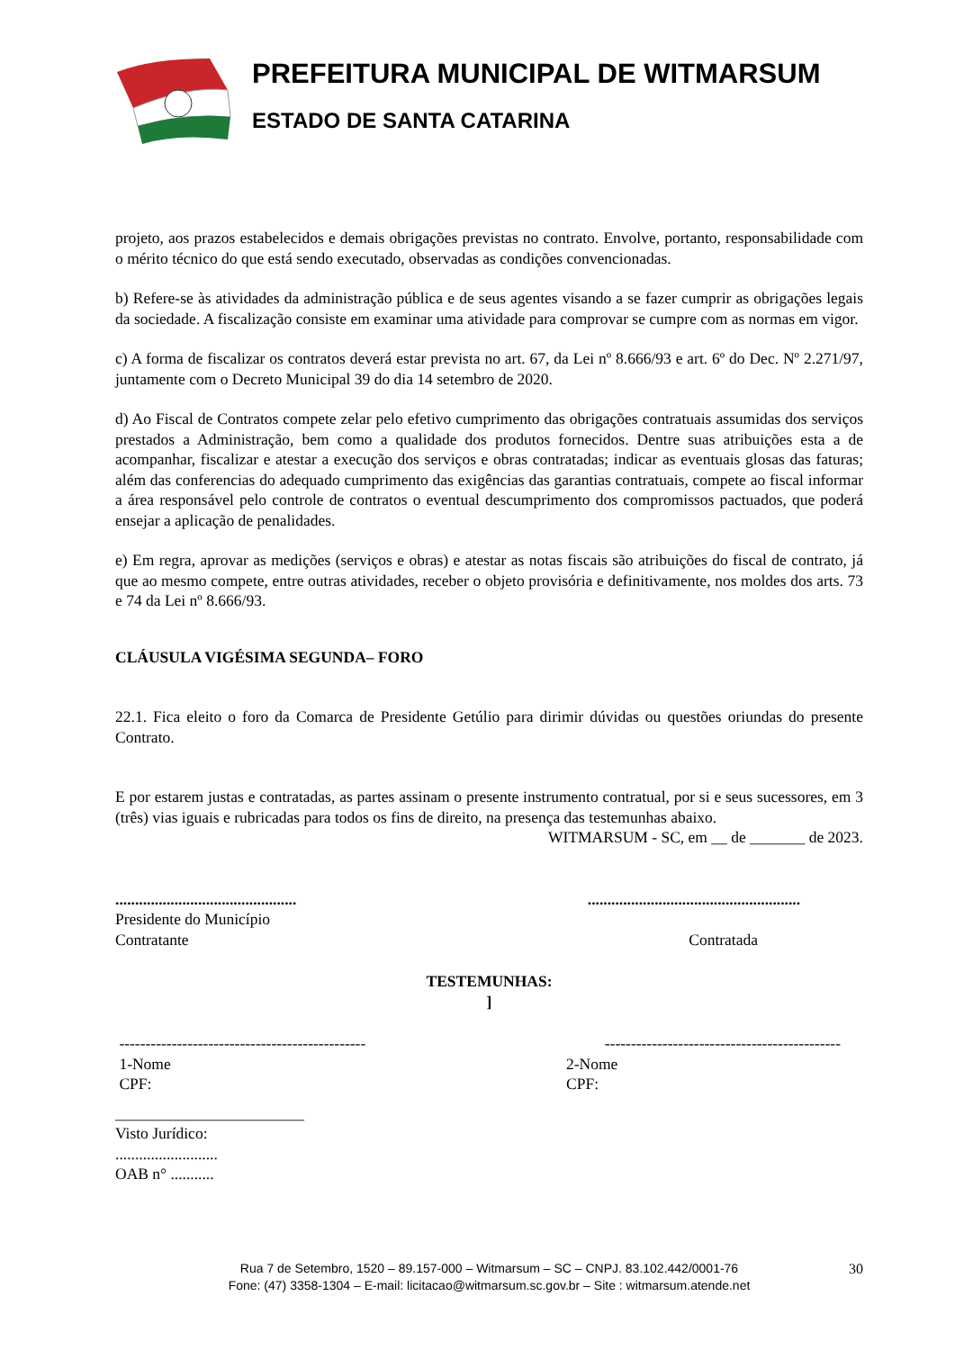PREFEITURA MUNICIPAL DE WITMARSUM
ESTADO DE SANTA CATARINA
projeto, aos prazos estabelecidos e demais obrigações previstas no contrato. Envolve, portanto, responsabilidade com o mérito técnico do que está sendo executado, observadas as condições convencionadas.
b) Refere-se às atividades da administração pública e de seus agentes visando a se fazer cumprir as obrigações legais da sociedade. A fiscalização consiste em examinar uma atividade para comprovar se cumpre com as normas em vigor.
c) A forma de fiscalizar os contratos deverá estar prevista no art. 67, da Lei nº 8.666/93 e art. 6º do Dec. Nº 2.271/97, juntamente com o Decreto Municipal 39 do dia 14 setembro de 2020.
d) Ao Fiscal de Contratos compete zelar pelo efetivo cumprimento das obrigações contratuais assumidas dos serviços prestados a Administração, bem como a qualidade dos produtos fornecidos. Dentre suas atribuições esta a de acompanhar, fiscalizar e atestar a execução dos serviços e obras contratadas; indicar as eventuais glosas das faturas; além das conferencias do adequado cumprimento das exigências das garantias contratuais, compete ao fiscal informar a área responsável pelo controle de contratos o eventual descumprimento dos compromissos pactuados, que poderá ensejar a aplicação de penalidades.
e) Em regra, aprovar as medições (serviços e obras) e atestar as notas fiscais são atribuições do fiscal de contrato, já que ao mesmo compete, entre outras atividades, receber o objeto provisória e definitivamente, nos moldes dos arts. 73 e 74 da Lei nº 8.666/93.
CLÁUSULA VIGÉSIMA SEGUNDA– FORO
22.1. Fica eleito o foro da Comarca de Presidente Getúlio para dirimir dúvidas ou questões oriundas do presente Contrato.
E por estarem justas e contratadas, as partes assinam o presente instrumento contratual, por si e seus sucessores, em 3 (três) vias iguais e rubricadas para todos os fins de direito, na presença das testemunhas abaixo.
WITMARSUM - SC, em __ de _______ de 2023.
....................................................................................................
Presidente do Município
Contratante Contratada
TESTEMUNHAS:
]
----------------------------------------------- ---------------------------------------------
1-Nome
CPF: 2-Nome
CPF:
________________________
Visto Jurídico:
..........................
OAB n° ...........
Rua 7 de Setembro, 1520 – 89.157-000 – Witmarsum – SC – CNPJ. 83.102.442/0001-76 30
Fone: (47) 3358-1304 – E-mail: licitacao@witmarsum.sc.gov.br – Site : witmarsum.atende.net